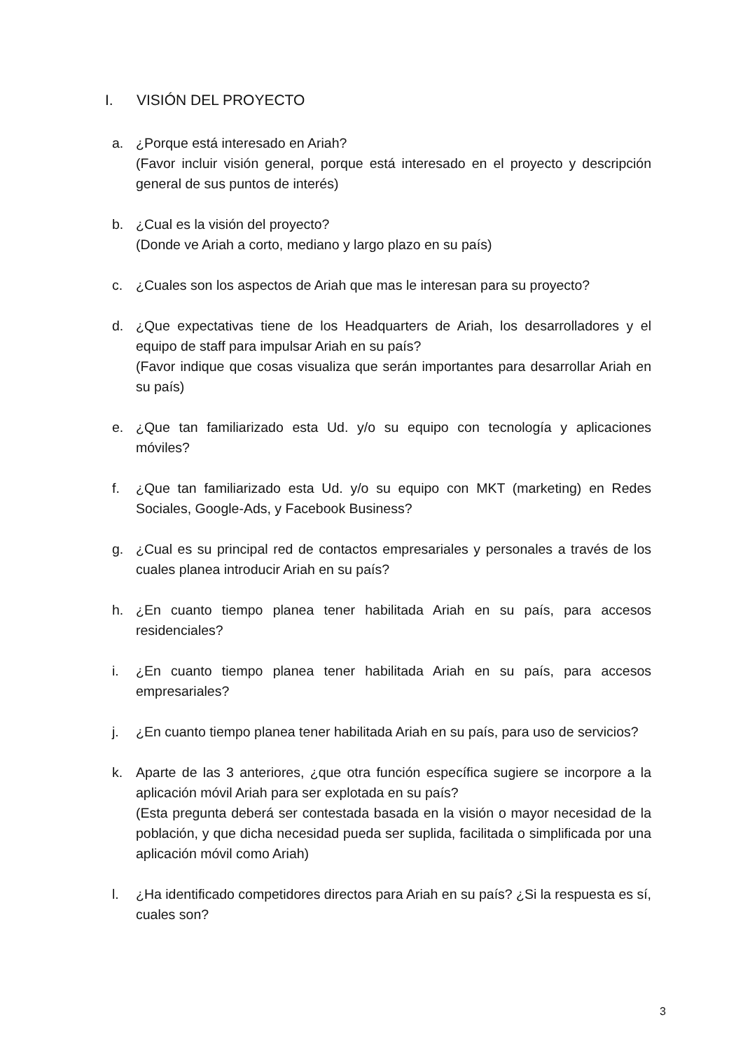I. VISIÓN DEL PROYECTO
a. ¿Porque está interesado en Ariah?
(Favor incluir visión general, porque está interesado en el proyecto y descripción general de sus puntos de interés)
b. ¿Cual es la visión del proyecto?
(Donde ve Ariah a corto, mediano y largo plazo en su país)
c. ¿Cuales son los aspectos de Ariah que mas le interesan para su proyecto?
d. ¿Que expectativas tiene de los Headquarters de Ariah, los desarrolladores y el equipo de staff para impulsar Ariah en su país?
(Favor indique que cosas visualiza que serán importantes para desarrollar Ariah en su país)
e. ¿Que tan familiarizado esta Ud. y/o su equipo con tecnología y aplicaciones móviles?
f. ¿Que tan familiarizado esta Ud. y/o su equipo con MKT (marketing) en Redes Sociales, Google-Ads, y Facebook Business?
g. ¿Cual es su principal red de contactos empresariales y personales a través de los cuales planea introducir Ariah en su país?
h. ¿En cuanto tiempo planea tener habilitada Ariah en su país, para accesos residenciales?
i. ¿En cuanto tiempo planea tener habilitada Ariah en su país, para accesos empresariales?
j. ¿En cuanto tiempo planea tener habilitada Ariah en su país, para uso de servicios?
k. Aparte de las 3 anteriores, ¿que otra función específica sugiere se incorpore a la aplicación móvil Ariah para ser explotada en su país?
(Esta pregunta deberá ser contestada basada en la visión o mayor necesidad de la población, y que dicha necesidad pueda ser suplida, facilitada o simplificada por una aplicación móvil como Ariah)
l. ¿Ha identificado competidores directos para Ariah en su país? ¿Si la respuesta es sí, cuales son?
3